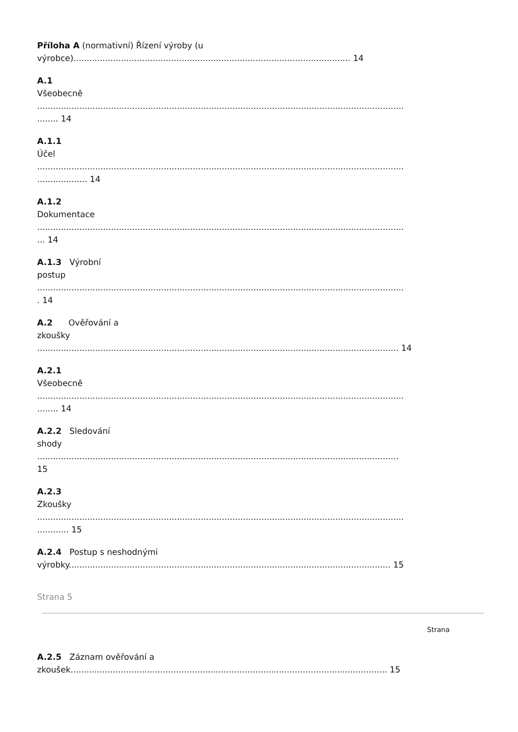Příloha A (normativní) Řízení výroby (u
výrobce)......................................................................................................... 14
A.1
Všeobecně
...........................................................................................................................................
........ 14
A.1.1
Účel
...........................................................................................................................................
................... 14
A.1.2
Dokumentace
...........................................................................................................................................
... 14
A.1.3 Výrobní
postup
...........................................................................................................................................
. 14
A.2 Ověřování a
zkoušky
......................................................................................................................................... 14
A.2.1
Všeobecně
...........................................................................................................................................
........ 14
A.2.2 Sledování
shody
.........................................................................................................................................
15
A.2.3
Zkoušky
...........................................................................................................................................
............ 15
A.2.4 Postup s neshodnými
výrobky.......................................................................................................................... 15
Strana 5
Strana
A.2.5 Záznam ověřování a
zkoušek........................................................................................................................ 15